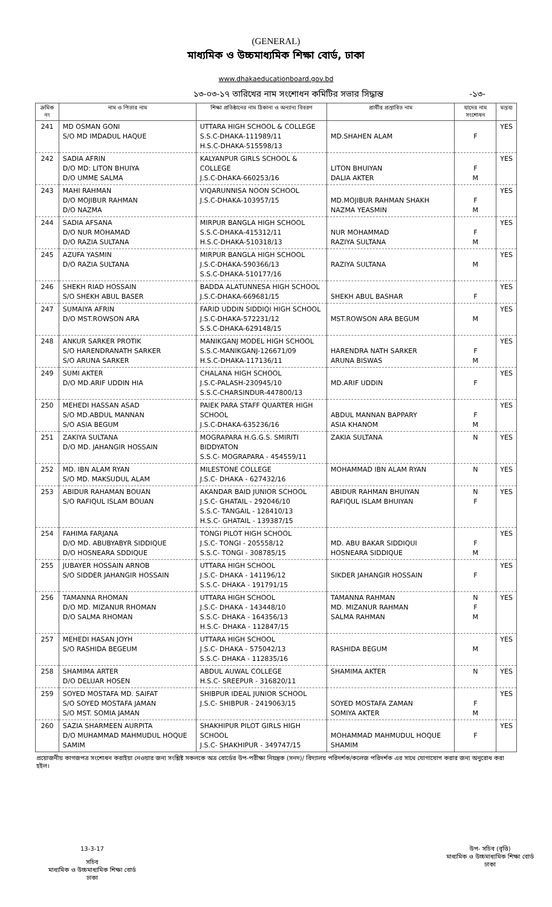(GENERAL)
মাধ্যমিক ও উচ্চমাধ্যমিক শিক্ষা বোর্ড, ঢাকা
www.dhakaeducationboard.gov.bd
১৩-০৩-১৭ তারিখের নাম সংশোধন কমিটির সভার সিদ্ধান্ত -১৩-
| ক্রমিক নং | নাম ও পিতার নাম | শিক্ষা প্রতিষ্ঠানের নাম ঠিকানা ও অন্যান্য বিবরণ | প্রার্থীর প্রস্তাবিত নাম | যাদের নাম সংশোধন | মন্তব্য |
| --- | --- | --- | --- | --- | --- |
| 241 | MD OSMAN GONI S/O MD IMDADUL HAQUE | UTTARA HIGH SCHOOL & COLLEGE S.S.C-DHAKA-111989/11 H.S.C-DHAKA-515598/13 | MD.SHAHEN ALAM | F | YES |
| 242 | SADIA AFRIN D/O MD: LITON BHUIYA D/O UMME SALMA | KALYANPUR GIRLS SCHOOL & COLLEGE J.S.C-DHAKA-660253/16 | LITON BHUIYAN DALIA AKTER | F M | YES |
| 243 | MAHI RAHMAN D/O MOJIBUR RAHMAN D/O NAZMA | VIQARUNNISA NOON SCHOOL J.S.C-DHAKA-103957/15 | MD.MOJIBUR RAHMAN SHAKH NAZMA YEASMIN | F M | YES |
| 244 | SADIA AFSANA D/O NUR MOHAMAD D/O RAZIA SULTANA | MIRPUR BANGLA HIGH SCHOOL S.S.C-DHAKA-415312/11 H.S.C-DHAKA-510318/13 | NUR MOHAMMAD RAZIYA SULTANA | F M | YES |
| 245 | AZUFA YASMIN D/O RAZIA SULTANA | MIRPUR BANGLA HIGH SCHOOL J.S.C-DHAKA-590366/13 S.S.C-DHAKA-510177/16 | RAZIYA SULTANA | M | YES |
| 246 | SHEKH RIAD HOSSAIN S/O SHEKH ABUL BASER | BADDA ALATUNNESA HIGH SCHOOL J.S.C-DHAKA-669681/15 | SHEKH ABUL BASHAR | F | YES |
| 247 | SUMAIYA AFRIN D/O MST.ROWSON ARA | FARID UDDIN SIDDIQI HIGH SCHOOL J.S.C-DHAKA-572231/12 S.S.C-DHAKA-629148/15 | MST.ROWSON ARA BEGUM | M | YES |
| 248 | ANKUR SARKER PROTIK S/O HARENDRANATH SARKER S/O ARUNA SARKER | MANIKGANJ MODEL HIGH SCHOOL S.S.C-MANIKGANJ-126671/09 H.S.C-DHAKA-117136/11 | HARENDRA NATH SARKER ARUNA BISWAS | F M | YES |
| 249 | SUMI AKTER D/O MD.ARIF UDDIN HIA | CHALANA HIGH SCHOOL J.S.C-PALASH-230945/10 S.S.C-CHARSINDUR-447800/13 | MD.ARIF UDDIN | F | YES |
| 250 | MEHEDI HASSAN ASAD S/O MD.ABDUL MANNAN S/O ASIA BEGUM | PAIEK PARA STAFF QUARTER HIGH SCHOOL J.S.C-DHAKA-635236/16 | ABDUL MANNAN BAPPARY ASIA KHANOM | F M | YES |
| 251 | ZAKIYA SULTANA D/O MD. JAHANGIR HOSSAIN | MOGRAPARA H.G.G.S. SMIRITI BIDDYATON S.S.C- MOGRAPARA - 454559/11 | ZAKIA SULTANA | N | YES |
| 252 | MD. IBN ALAM RYAN S/O MD. MAKSUDUL ALAM | MILESTONE COLLEGE J.S.C- DHAKA - 627432/16 | MOHAMMAD IBN ALAM RYAN | N | YES |
| 253 | ABIDUR RAHAMAN BOUAN S/O RAFIQUL ISLAM BOUAN | AKANDAR BAID JUNIOR SCHOOL J.S.C- GHATAIL - 292046/10 S.S.C- TANGAIL - 128410/13 H.S.C- GHATAIL - 139387/15 | ABIDUR RAHMAN BHUIYAN RAFIQUL ISLAM BHUIYAN | N F | YES |
| 254 | FAHIMA FARJANA D/O MD. ABUBYABYR SIDDIQUE D/O HOSNEARA SDDIQUE | TONGI PILOT HIGH SCHOOL J.S.C- TONGI - 205558/12 S.S.C- TONGI - 308785/15 | MD. ABU BAKAR SIDDIQUI HOSNEARA SIDDIQUE | F M | YES |
| 255 | JUBAYER HOSSAIN ARNOB S/O SIDDER JAHANGIR HOSSAIN | UTTARA HIGH SCHOOL J.S.C- DHAKA - 141196/12 S.S.C- DHAKA - 191791/15 | SIKDER JAHANGIR HOSSAIN | F | YES |
| 256 | TAMANNA RHOMAN D/O MD. MIZANUR RHOMAN D/O SALMA RHOMAN | UTTARA HIGH SCHOOL J.S.C- DHAKA - 143448/10 S.S.C- DHAKA - 164356/13 H.S.C- DHAKA - 112847/15 | TAMANNA RAHMAN MD. MIZANUR RAHMAN SALMA RAHMAN | N F M | YES |
| 257 | MEHEDI HASAN JOYH S/O RASHIDA BEGEUM | UTTARA HIGH SCHOOL J.S.C- DHAKA - 575042/13 S.S.C- DHAKA - 112835/16 | RASHIDA BEGUM | M | YES |
| 258 | SHAMIMA ARTER D/O DELUAR HOSEN | ABDUL AUWAL COLLEGE H.S.C- SREEPUR - 316820/11 | SHAMIMA AKTER | N | YES |
| 259 | SOYED MOSTAFA MD. SAIFAT S/O SOYED MOSTAFA JAMAN S/O MST. SOMIA JAMAN | SHIBPUR IDEAL JUNIOR SCHOOL J.S.C- SHIBPUR - 2419063/15 | SOYED MOSTAFA ZAMAN SOMIYA AKTER | F M | YES |
| 260 | SAZIA SHARMEEN AURPITA D/O MUHAMMAD MAHMUDUL HOQUE SAMIM | SHAKHIPUR PILOT GIRLS HIGH SCHOOL J.S.C- SHAKHIPUR - 349747/15 | MOHAMMAD MAHMUDUL HOQUE SHAMIM | F | YES |
প্রয়োজনীয় কাগজপত্র সংশোধন করাইয়া নেওয়ার জন্য সংশ্লিষ্ট সকলকে অত্র বোর্ডের উপ-পরীক্ষা নিয়ন্ত্রক (সনদ)/ বিদ্যালয় পরিদর্শক/কলেজ পরিদর্শক এর সাথে যোগাযোগ করার জন্য অনুরোধ করা হইল।
13-3-17
সচিব
মাধ্যমিক ও উচ্চমাধ্যমিক শিক্ষা বোর্ড
ঢাকা
উপ- সচিব (বৃত্তি)
মাধ্যমিক ও উচ্চমাধ্যমিক শিক্ষা বোর্ড
ঢাকা